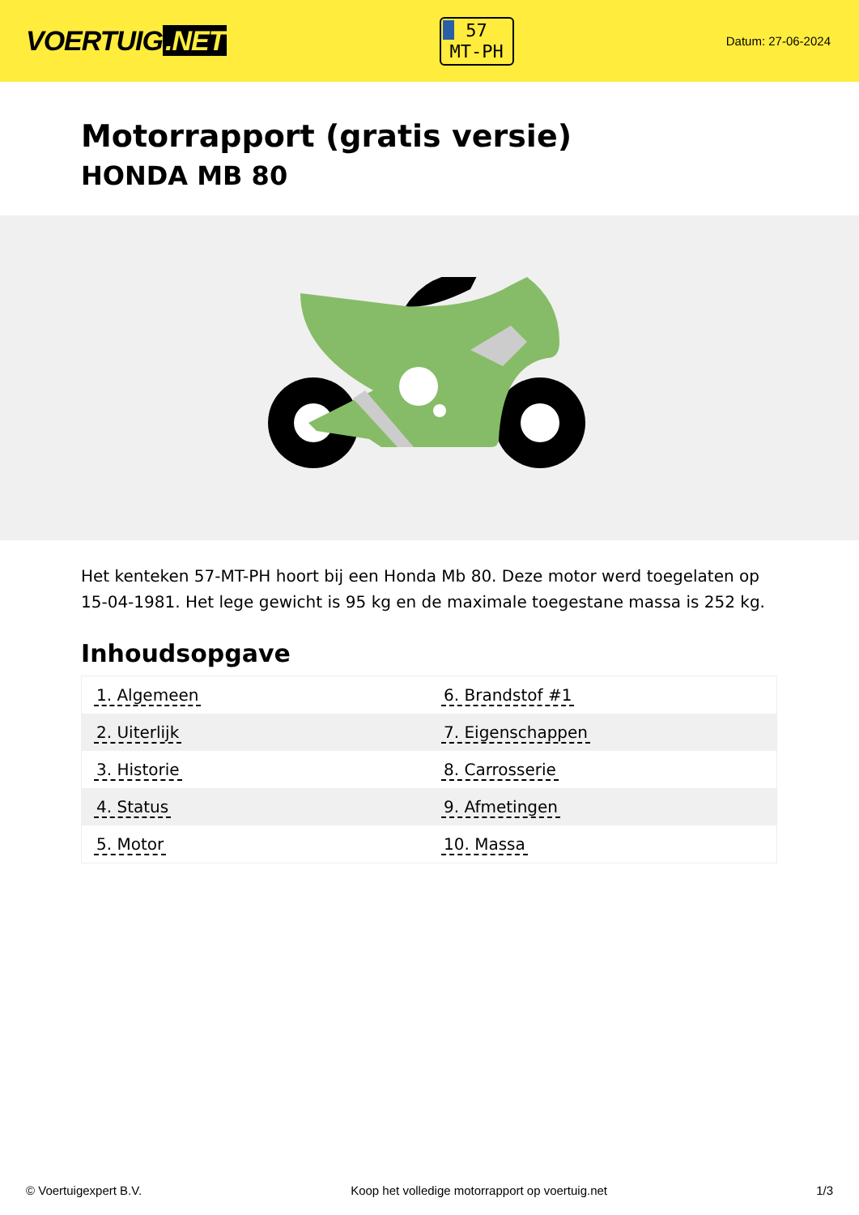VOERTUIG.NET
57
MT-PH
Datum: 27-06-2024
Motorrapport (gratis versie)
HONDA MB 80
Het kenteken 57-MT-PH hoort bij een Honda Mb 80. Deze motor werd toegelaten op 15-04-1981. Het lege gewicht is 95 kg en de maximale toegestane massa is 252 kg.
Inhoudsopgave
| 1. Algemeen | 6. Brandstof #1 |
| 2. Uiterlijk | 7. Eigenschappen |
| 3. Historie | 8. Carrosserie |
| 4. Status | 9. Afmetingen |
| 5. Motor | 10. Massa |
© Voertuigexpert B.V. Koop het volledige motorrapport op voertuig.net 1/3